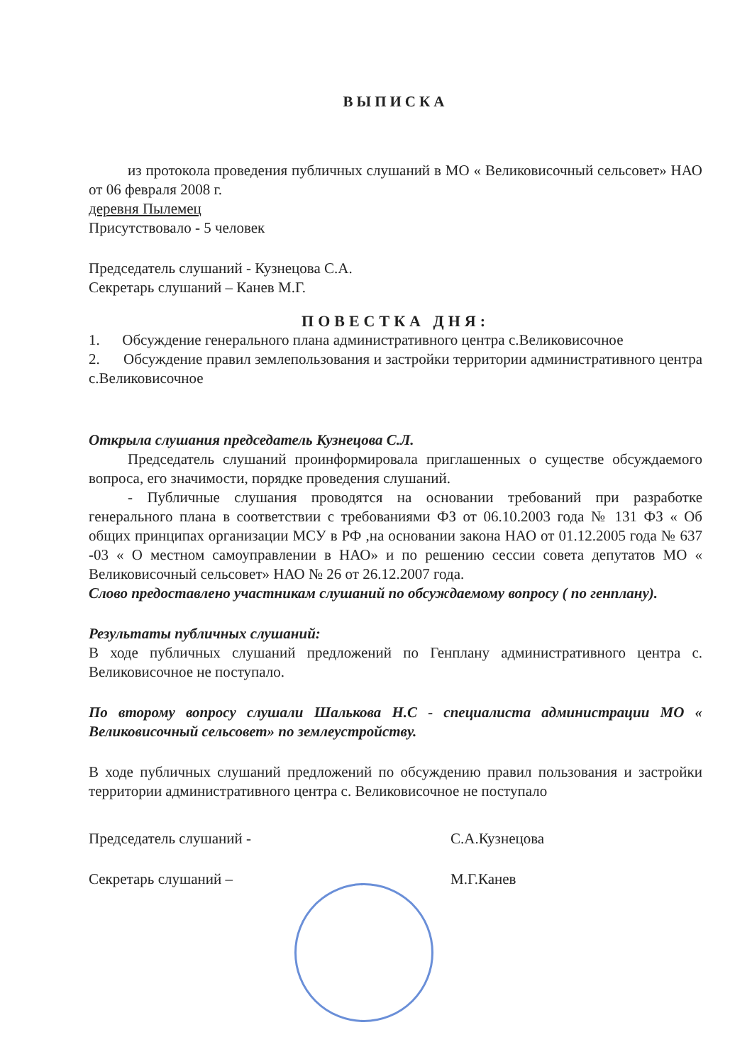ВЫПИСКА
из протокола проведения публичных слушаний в МО « Великовисочный сельсовет» НАО от 06 февраля 2008 г.
деревня Пылемец
Присутствовало - 5 человек
Председатель слушаний - Кузнецова С.А.
Секретарь слушаний – Канев М.Г.
ПОВЕСТКА ДНЯ:
1. Обсуждение генерального плана административного центра с.Великовисочное
2. Обсуждение правил землепользования и застройки территории административного центра с.Великовисочное
Открыла слушания председатель Кузнецова С.Л.
Председатель слушаний проинформировала приглашенных о существе обсуждаемого вопроса, его значимости, порядке проведения слушаний.
- Публичные слушания проводятся на основании требований при разработке генерального плана в соответствии с требованиями ФЗ от 06.10.2003 года № 131 ФЗ « Об общих принципах организации МСУ в РФ ,на основании закона НАО от 01.12.2005 года № 637 -03 « О местном самоуправлении в НАО» и по решению сессии совета депутатов МО « Великовисочный сельсовет» НАО № 26 от 26.12.2007 года.
Слово предоставлено участникам слушаний по обсуждаемому вопросу ( по генплану).
Результаты публичных слушаний:
В ходе публичных слушаний предложений по Генплану административного центра с. Великовисочное не поступало.
По второму вопросу слушали Шалькова Н.С - специалиста администрации МО « Великовисочный сельсовет» по землеустройству.
В ходе публичных слушаний предложений по обсуждению правил пользования и застройки территории административного центра с. Великовисочное не поступало
Председатель слушаний - С.А.Кузнецова
Секретарь слушаний – М.Г.Канев